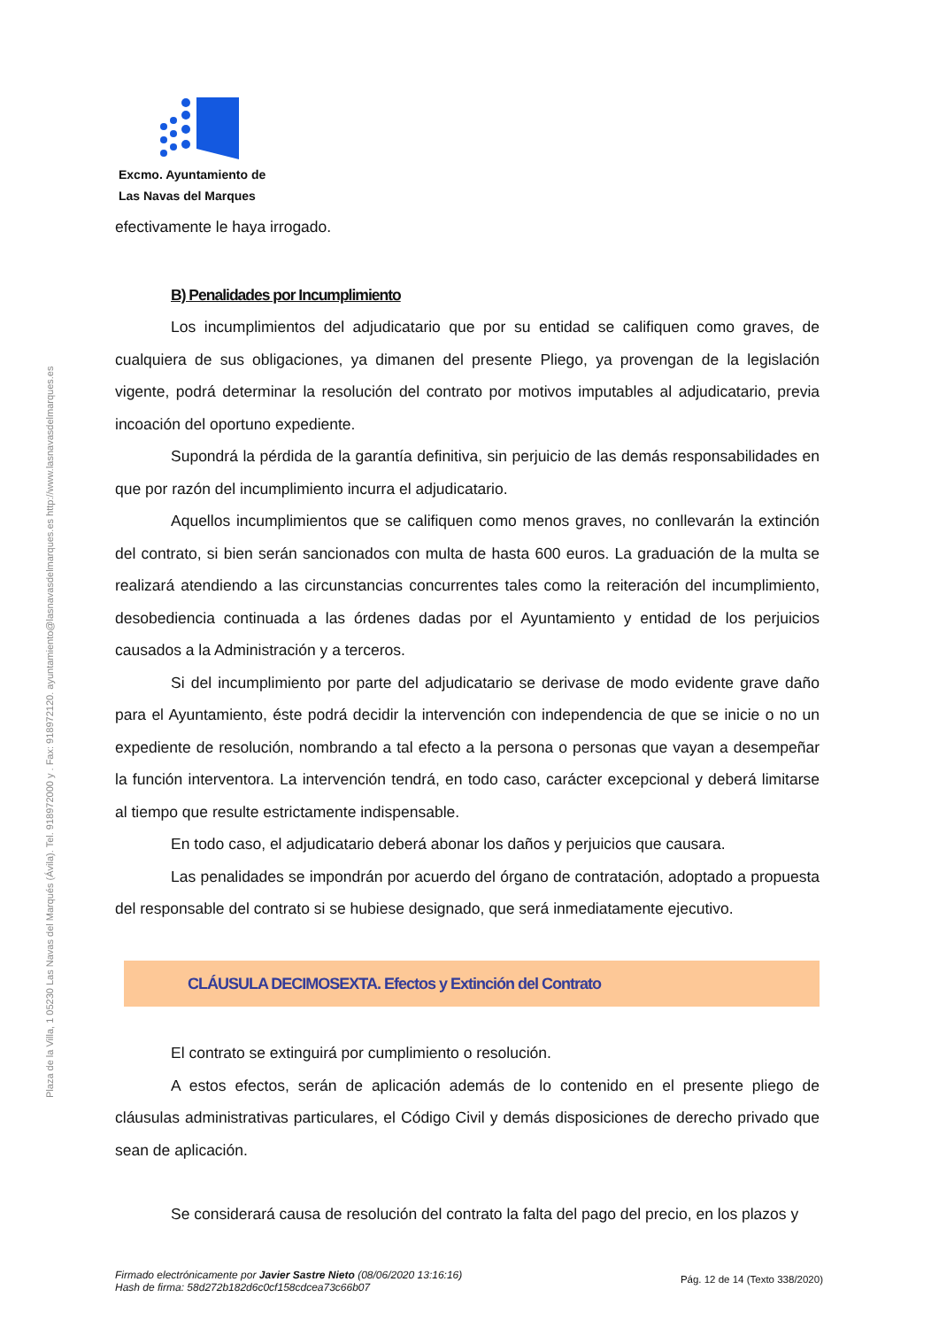Plaza de la Villa, 1 05230 Las Navas del Marqués (Ávila). Tel. 918972000 y . Fax: 918972120. ayuntamiento@lasnavasdelmarques.es http://www.lasnavasdelmarques.es
Excmo. Ayuntamiento de
Las Navas del Marques
efectivamente le haya irrogado.
B) Penalidades por Incumplimiento
Los incumplimientos del adjudicatario que por su entidad se califiquen como graves, de cualquiera de sus obligaciones, ya dimanen del presente Pliego, ya provengan de la legislación vigente, podrá determinar la resolución del contrato por motivos imputables al adjudicatario, previa incoación del oportuno expediente.
Supondrá la pérdida de la garantía definitiva, sin perjuicio de las demás responsabilidades en que por razón del incumplimiento incurra el adjudicatario.
Aquellos incumplimientos que se califiquen como menos graves, no conllevarán la extinción del contrato, si bien serán sancionados con multa de hasta 600 euros. La graduación de la multa se realizará atendiendo a las circunstancias concurrentes tales como la reiteración del incumplimiento, desobediencia continuada a las órdenes dadas por el Ayuntamiento y entidad de los perjuicios causados a la Administración y a terceros.
Si del incumplimiento por parte del adjudicatario se derivase de modo evidente grave daño para el Ayuntamiento, éste podrá decidir la intervención con independencia de que se inicie o no un expediente de resolución, nombrando a tal efecto a la persona o personas que vayan a desempeñar la función interventora. La intervención tendrá, en todo caso, carácter excepcional y deberá limitarse al tiempo que resulte estrictamente indispensable.
En todo caso, el adjudicatario deberá abonar los daños y perjuicios que causara.
Las penalidades se impondrán por acuerdo del órgano de contratación, adoptado a propuesta del responsable del contrato si se hubiese designado, que será inmediatamente ejecutivo.
CLÁUSULA DECIMOSEXTA. Efectos y Extinción del Contrato
El contrato se extinguirá por cumplimiento o resolución.
A estos efectos, serán de aplicación además de lo contenido en el presente pliego de cláusulas administrativas particulares, el Código Civil y demás disposiciones de derecho privado que sean de aplicación.
Se considerará causa de resolución del contrato la falta del pago del precio, en los plazos y
Firmado electrónicamente por Javier Sastre Nieto (08/06/2020 13:16:16)
Hash de firma: 58d272b182d6c0cf158cdcea73c66b07
Pág. 12 de 14 (Texto 338/2020)